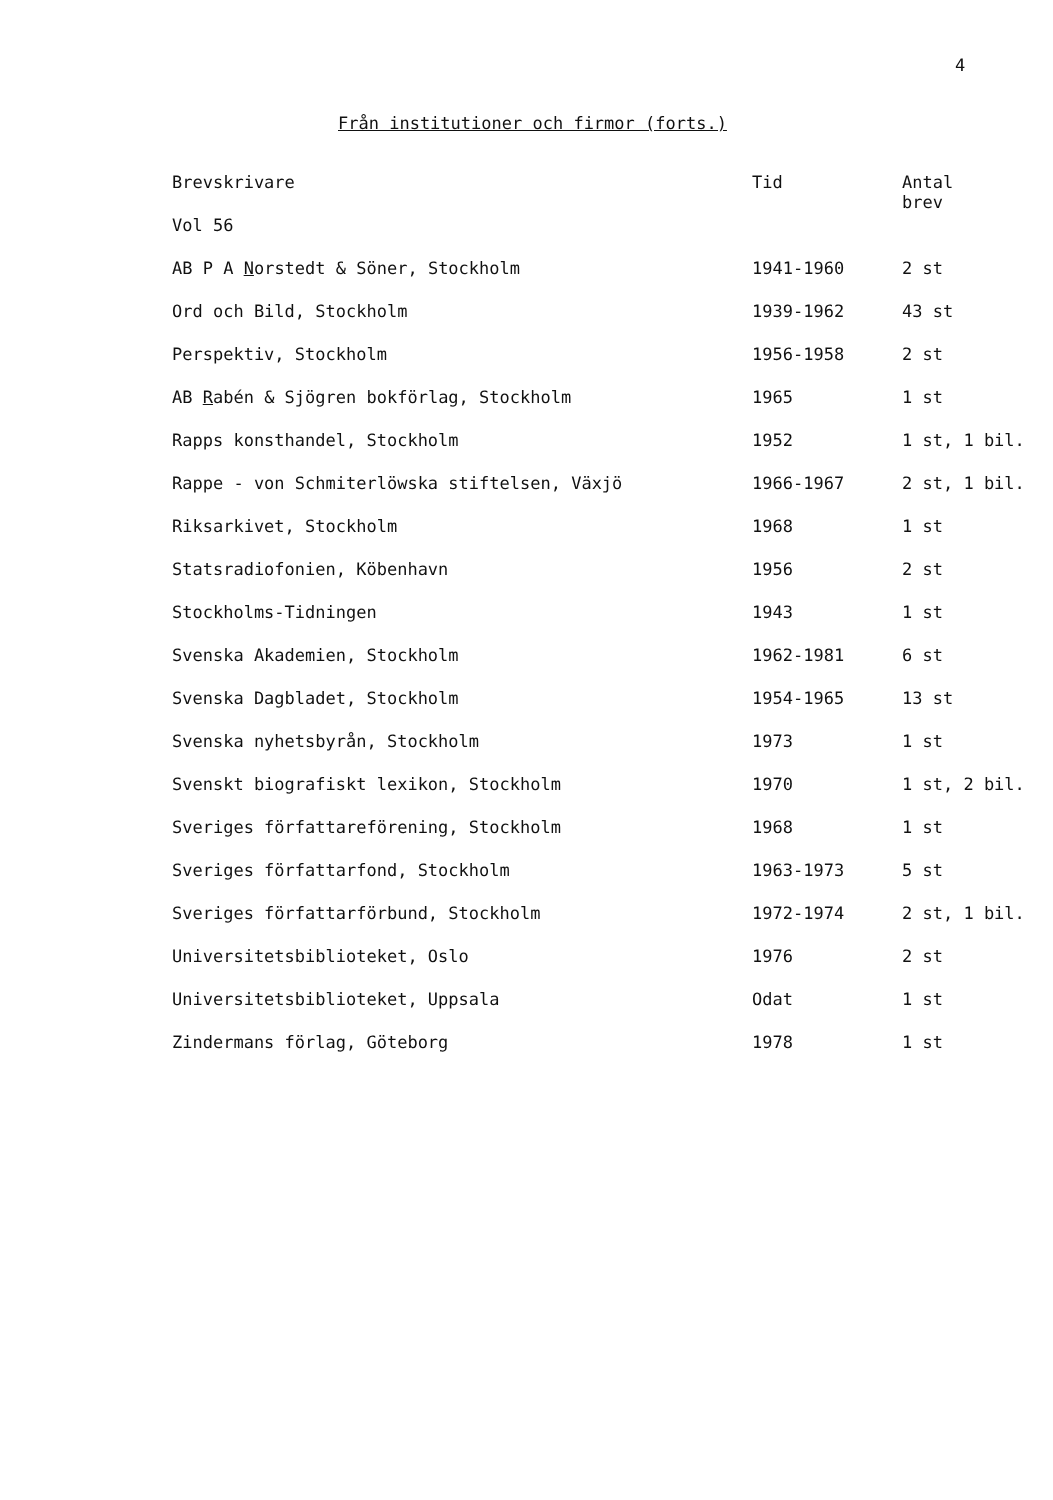4
Från institutioner och firmor (forts.)
| Brevskrivare | Tid | Antal brev |
| --- | --- | --- |
| Vol 56 | | |
| AB P A N orstedt & Söner, Stockholm | 1941-1960 | 2 st |
| Ord och Bild, Stockholm | 1939-1962 | 43 st |
| Perspektiv, Stockholm | 1956-1958 | 2 st |
| AB R abén & Sjögren bokförlag, Stockholm | 1965 | 1 st |
| Rapps konsthandel, Stockholm | 1952 | 1 st, 1 bil. |
| Rappe - von Schmiterlöwska stiftelsen, Växjö | 1966-1967 | 2 st, 1 bil. |
| Riksarkivet, Stockholm | 1968 | 1 st |
| Statsradiofonien, Köbenhavn | 1956 | 2 st |
| Stockholms-Tidningen | 1943 | 1 st |
| Svenska Akademien, Stockholm | 1962-1981 | 6 st |
| Svenska Dagbladet, Stockholm | 1954-1965 | 13 st |
| Svenska nyhetsbyrån, Stockholm | 1973 | 1 st |
| Svenskt biografiskt lexikon, Stockholm | 1970 | 1 st, 2 bil. |
| Sveriges författareförening, Stockholm | 1968 | 1 st |
| Sveriges författarfond, Stockholm | 1963-1973 | 5 st |
| Sveriges författarförbund, Stockholm | 1972-1974 | 2 st, 1 bil. |
| Universitetsbiblioteket, Oslo | 1976 | 2 st |
| Universitetsbiblioteket, Uppsala | Odat | 1 st |
| Zindermans förlag, Göteborg | 1978 | 1 st |